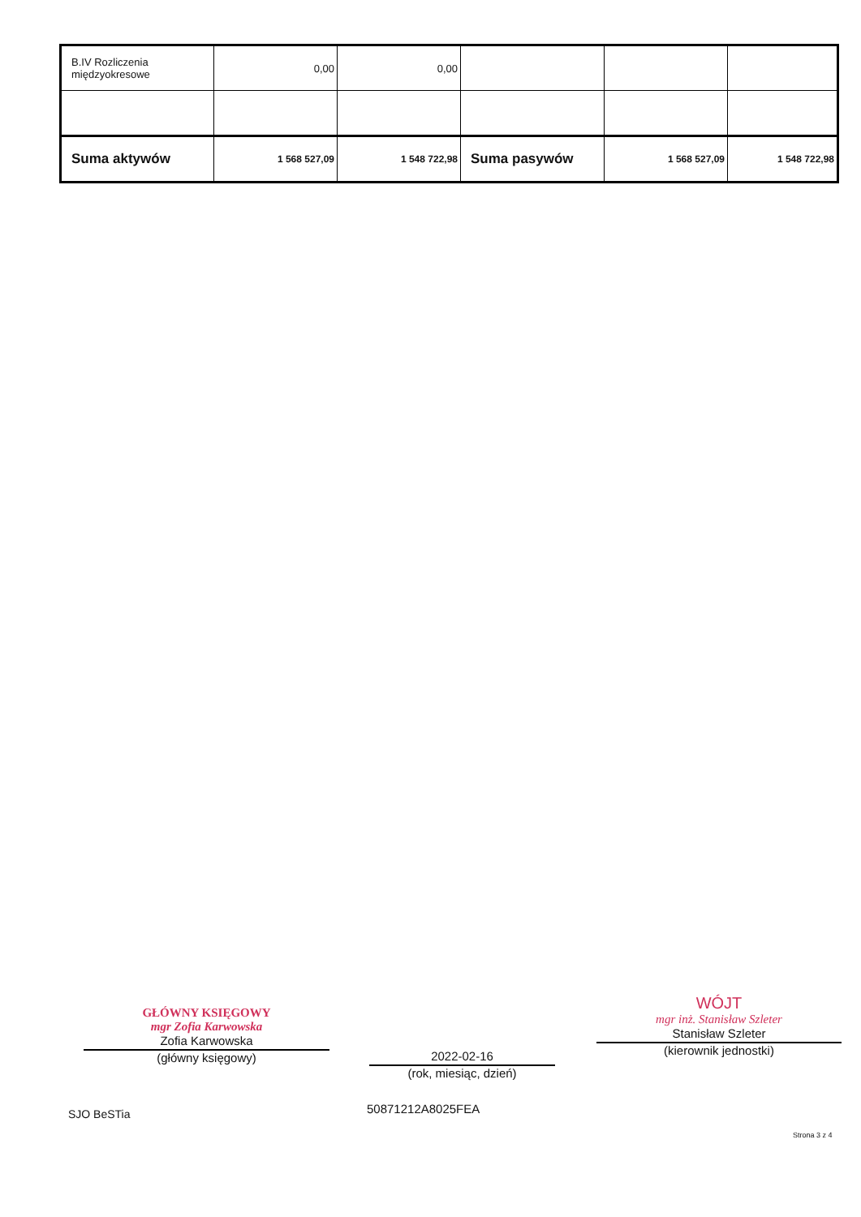| B.IV Rozliczenia międzyokresowe | 0,00 | 0,00 | | | |
| Suma aktywów | 1 568 527,09 | 1 548 722,98 | Suma pasywów | 1 568 527,09 | 1 548 722,98 |
GŁÓWNY KSIĘGOWY
mgr Zofia Karwowska
Zofia Karwowska
(główny księgowy)
2022-02-16
(rok, miesiąc, dzień)
WÓJT
mgr inż. Stanisław Szleter
Stanisław Szleter
(kierownik jednostki)
SJO BeSTia 50871212A8025FEA
Strona 3 z 4